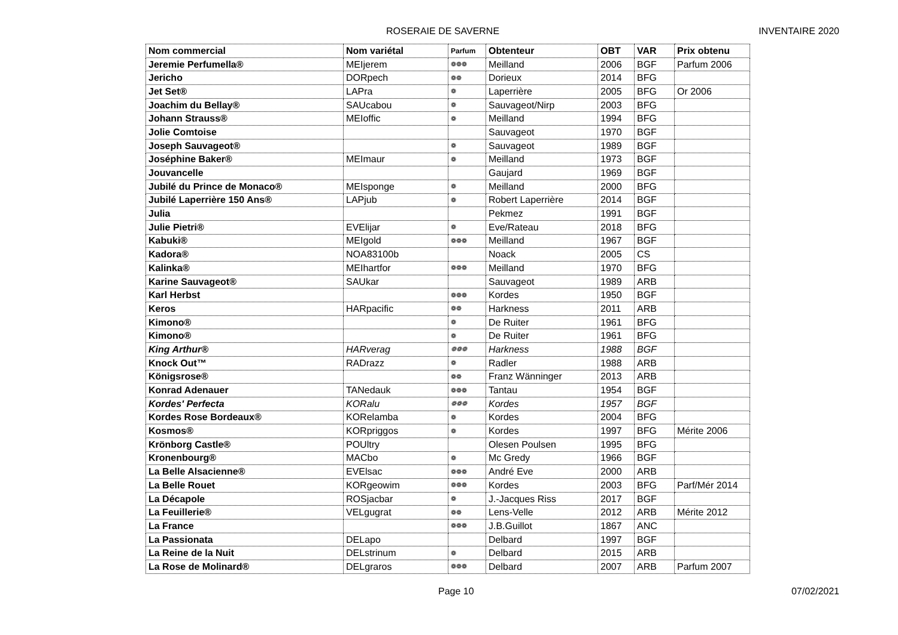ROSERAIE DE SAVERNE INVENTAIRE 2020
| Nom commercial | Nom variétal | Parfum | Obtenteur | OBT | VAR | Prix obtenu |
| --- | --- | --- | --- | --- | --- | --- |
| Jeremie Perfumella® | MEIjerem | ❁❁❁ | Meilland | 2006 | BGF | Parfum 2006 |
| Jericho | DORpech | ❁❁ | Dorieux | 2014 | BFG | |
| Jet Set® | LAPra | ❁ | Laperrière | 2005 | BFG | Or 2006 |
| Joachim du Bellay® | SAUcabou | ❁ | Sauvageot/Nirp | 2003 | BFG | |
| Johann Strauss® | MEIoffic | ❁ | Meilland | 1994 | BFG | |
| Jolie Comtoise | | | Sauvageot | 1970 | BGF | |
| Joseph Sauvageot® | | ❁ | Sauvageot | 1989 | BGF | |
| Joséphine Baker® | MEImaur | ❁ | Meilland | 1973 | BGF | |
| Jouvancelle | | | Gaujard | 1969 | BGF | |
| Jubilé du Prince de Monaco® | MEIsponge | ❁ | Meilland | 2000 | BFG | |
| Jubilé Laperrière 150 Ans® | LAPjub | ❁ | Robert Laperrière | 2014 | BGF | |
| Julia | | | Pekmez | 1991 | BGF | |
| Julie Pietri® | EVElijar | ❁ | Eve/Rateau | 2018 | BFG | |
| Kabuki® | MEIgold | ❁❁❁ | Meilland | 1967 | BGF | |
| Kadora® | NOA83100b | | Noack | 2005 | CS | |
| Kalinka® | MEIhartfor | ❁❁❁ | Meilland | 1970 | BFG | |
| Karine Sauvageot® | SAUkar | | Sauvageot | 1989 | ARB | |
| Karl Herbst | | ❁❁❁ | Kordes | 1950 | BGF | |
| Keros | HARpacific | ❁❁ | Harkness | 2011 | ARB | |
| Kimono® | | ❁ | De Ruiter | 1961 | BFG | |
| Kimono® | | ❁ | De Ruiter | 1961 | BFG | |
| King Arthur® | HARverag | ❁❁❁ | Harkness | 1988 | BGF | |
| Knock Out™ | RADrazz | ❁ | Radler | 1988 | ARB | |
| Königsrose® | | ❁❁ | Franz Wänninger | 2013 | ARB | |
| Konrad Adenauer | TANedauk | ❁❁❁ | Tantau | 1954 | BGF | |
| Kordes' Perfecta | KORalu | ❁❁❁ | Kordes | 1957 | BGF | |
| Kordes Rose Bordeaux® | KORelamba | ❁ | Kordes | 2004 | BFG | |
| Kosmos® | KORpriggos | ❁ | Kordes | 1997 | BFG | Mérite 2006 |
| Krönborg Castle® | POUltry | | Olesen Poulsen | 1995 | BFG | |
| Kronenbourg® | MACbo | ❁ | Mc Gredy | 1966 | BGF | |
| La Belle Alsacienne® | EVElsac | ❁❁❁ | André Eve | 2000 | ARB | |
| La Belle Rouet | KORgeowim | ❁❁❁ | Kordes | 2003 | BFG | Parf/Mér 2014 |
| La Décapole | ROSjacbar | ❁ | J.-Jacques Riss | 2017 | BGF | |
| La Feuillerie® | VELgugrat | ❁❁ | Lens-Velle | 2012 | ARB | Mérite 2012 |
| La France | | ❁❁❁ | J.B.Guillot | 1867 | ANC | |
| La Passionata | DELapo | | Delbard | 1997 | BGF | |
| La Reine de la Nuit | DELstrinum | ❁ | Delbard | 2015 | ARB | |
| La Rose de Molinard® | DELgraros | ❁❁❁ | Delbard | 2007 | ARB | Parfum 2007 |
Page 10 07/02/2021